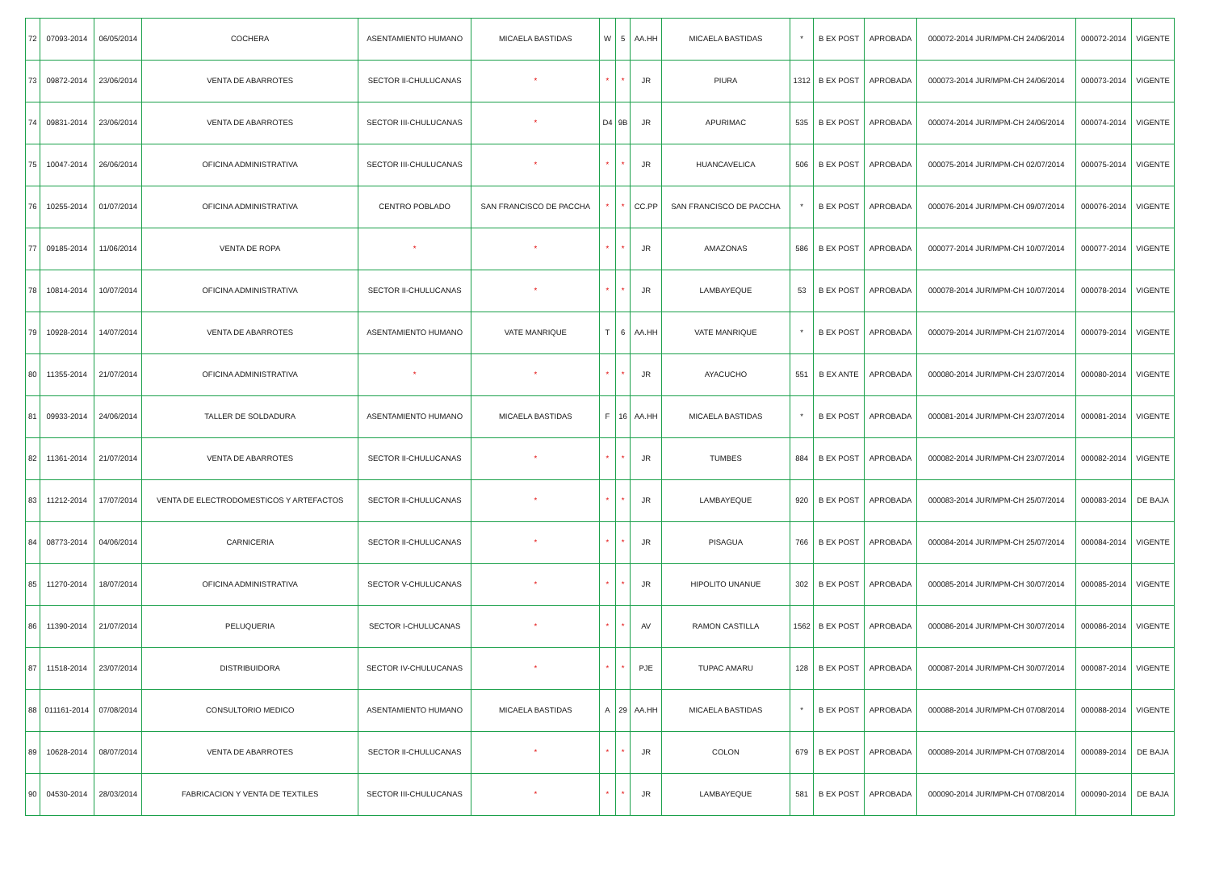| 72 | 07093-2014 | 06/05/2014 | COCHERA | ASENTAMIENTO HUMANO | MICAELA BASTIDAS | W | 5 | AA.HH | MICAELA BASTIDAS | * | B EX POST | APROBADA | 000072-2014 JUR/MPM-CH 24/06/2014 | 000072-2014 | VIGENTE |
| 73 | 09872-2014 | 23/06/2014 | VENTA DE ABARROTES | SECTOR II-CHULUCANAS | * | * | * | JR | PIURA | 1312 | B EX POST | APROBADA | 000073-2014 JUR/MPM-CH 24/06/2014 | 000073-2014 | VIGENTE |
| 74 | 09831-2014 | 23/06/2014 | VENTA DE ABARROTES | SECTOR III-CHULUCANAS | * | D4 | 9B | JR | APURIMAC | 535 | B EX POST | APROBADA | 000074-2014 JUR/MPM-CH 24/06/2014 | 000074-2014 | VIGENTE |
| 75 | 10047-2014 | 26/06/2014 | OFICINA ADMINISTRATIVA | SECTOR III-CHULUCANAS | * | * | * | JR | HUANCAVELICA | 506 | B EX POST | APROBADA | 000075-2014 JUR/MPM-CH 02/07/2014 | 000075-2014 | VIGENTE |
| 76 | 10255-2014 | 01/07/2014 | OFICINA ADMINISTRATIVA | CENTRO POBLADO | SAN FRANCISCO DE PACCHA | * | * | CC.PP | SAN FRANCISCO DE PACCHA | * | B EX POST | APROBADA | 000076-2014 JUR/MPM-CH 09/07/2014 | 000076-2014 | VIGENTE |
| 77 | 09185-2014 | 11/06/2014 | VENTA DE ROPA | * | * | * | * | JR | AMAZONAS | 586 | B EX POST | APROBADA | 000077-2014 JUR/MPM-CH 10/07/2014 | 000077-2014 | VIGENTE |
| 78 | 10814-2014 | 10/07/2014 | OFICINA ADMINISTRATIVA | SECTOR II-CHULUCANAS | * | * | * | JR | LAMBAYEQUE | 53 | B EX POST | APROBADA | 000078-2014 JUR/MPM-CH 10/07/2014 | 000078-2014 | VIGENTE |
| 79 | 10928-2014 | 14/07/2014 | VENTA DE ABARROTES | ASENTAMIENTO HUMANO | VATE MANRIQUE | T | 6 | AA.HH | VATE MANRIQUE | * | B EX POST | APROBADA | 000079-2014 JUR/MPM-CH 21/07/2014 | 000079-2014 | VIGENTE |
| 80 | 11355-2014 | 21/07/2014 | OFICINA ADMINISTRATIVA | * | * | * | * | JR | AYACUCHO | 551 | B EX ANTE | APROBADA | 000080-2014 JUR/MPM-CH 23/07/2014 | 000080-2014 | VIGENTE |
| 81 | 09933-2014 | 24/06/2014 | TALLER DE SOLDADURA | ASENTAMIENTO HUMANO | MICAELA BASTIDAS | F | 16 | AA.HH | MICAELA BASTIDAS | * | B EX POST | APROBADA | 000081-2014 JUR/MPM-CH 23/07/2014 | 000081-2014 | VIGENTE |
| 82 | 11361-2014 | 21/07/2014 | VENTA DE ABARROTES | SECTOR II-CHULUCANAS | * | * | * | JR | TUMBES | 884 | B EX POST | APROBADA | 000082-2014 JUR/MPM-CH 23/07/2014 | 000082-2014 | VIGENTE |
| 83 | 11212-2014 | 17/07/2014 | VENTA DE ELECTRODOMESTICOS Y ARTEFACTOS | SECTOR II-CHULUCANAS | * | * | * | JR | LAMBAYEQUE | 920 | B EX POST | APROBADA | 000083-2014 JUR/MPM-CH 25/07/2014 | 000083-2014 | DE BAJA |
| 84 | 08773-2014 | 04/06/2014 | CARNICERIA | SECTOR II-CHULUCANAS | * | * | * | JR | PISAGUA | 766 | B EX POST | APROBADA | 000084-2014 JUR/MPM-CH 25/07/2014 | 000084-2014 | VIGENTE |
| 85 | 11270-2014 | 18/07/2014 | OFICINA ADMINISTRATIVA | SECTOR V-CHULUCANAS | * | * | * | JR | HIPOLITO UNANUE | 302 | B EX POST | APROBADA | 000085-2014 JUR/MPM-CH 30/07/2014 | 000085-2014 | VIGENTE |
| 86 | 11390-2014 | 21/07/2014 | PELUQUERIA | SECTOR I-CHULUCANAS | * | * | * | AV | RAMON CASTILLA | 1562 | B EX POST | APROBADA | 000086-2014 JUR/MPM-CH 30/07/2014 | 000086-2014 | VIGENTE |
| 87 | 11518-2014 | 23/07/2014 | DISTRIBUIDORA | SECTOR IV-CHULUCANAS | * | * | * | PJE | TUPAC AMARU | 128 | B EX POST | APROBADA | 000087-2014 JUR/MPM-CH 30/07/2014 | 000087-2014 | VIGENTE |
| 88 | 011161-2014 | 07/08/2014 | CONSULTORIO MEDICO | ASENTAMIENTO HUMANO | MICAELA BASTIDAS | A | 29 | AA.HH | MICAELA BASTIDAS | * | B EX POST | APROBADA | 000088-2014 JUR/MPM-CH 07/08/2014 | 000088-2014 | VIGENTE |
| 89 | 10628-2014 | 08/07/2014 | VENTA DE ABARROTES | SECTOR II-CHULUCANAS | * | * | * | JR | COLON | 679 | B EX POST | APROBADA | 000089-2014 JUR/MPM-CH 07/08/2014 | 000089-2014 | DE BAJA |
| 90 | 04530-2014 | 28/03/2014 | FABRICACION Y VENTA DE TEXTILES | SECTOR III-CHULUCANAS | * | * | * | JR | LAMBAYEQUE | 581 | B EX POST | APROBADA | 000090-2014 JUR/MPM-CH 07/08/2014 | 000090-2014 | DE BAJA |